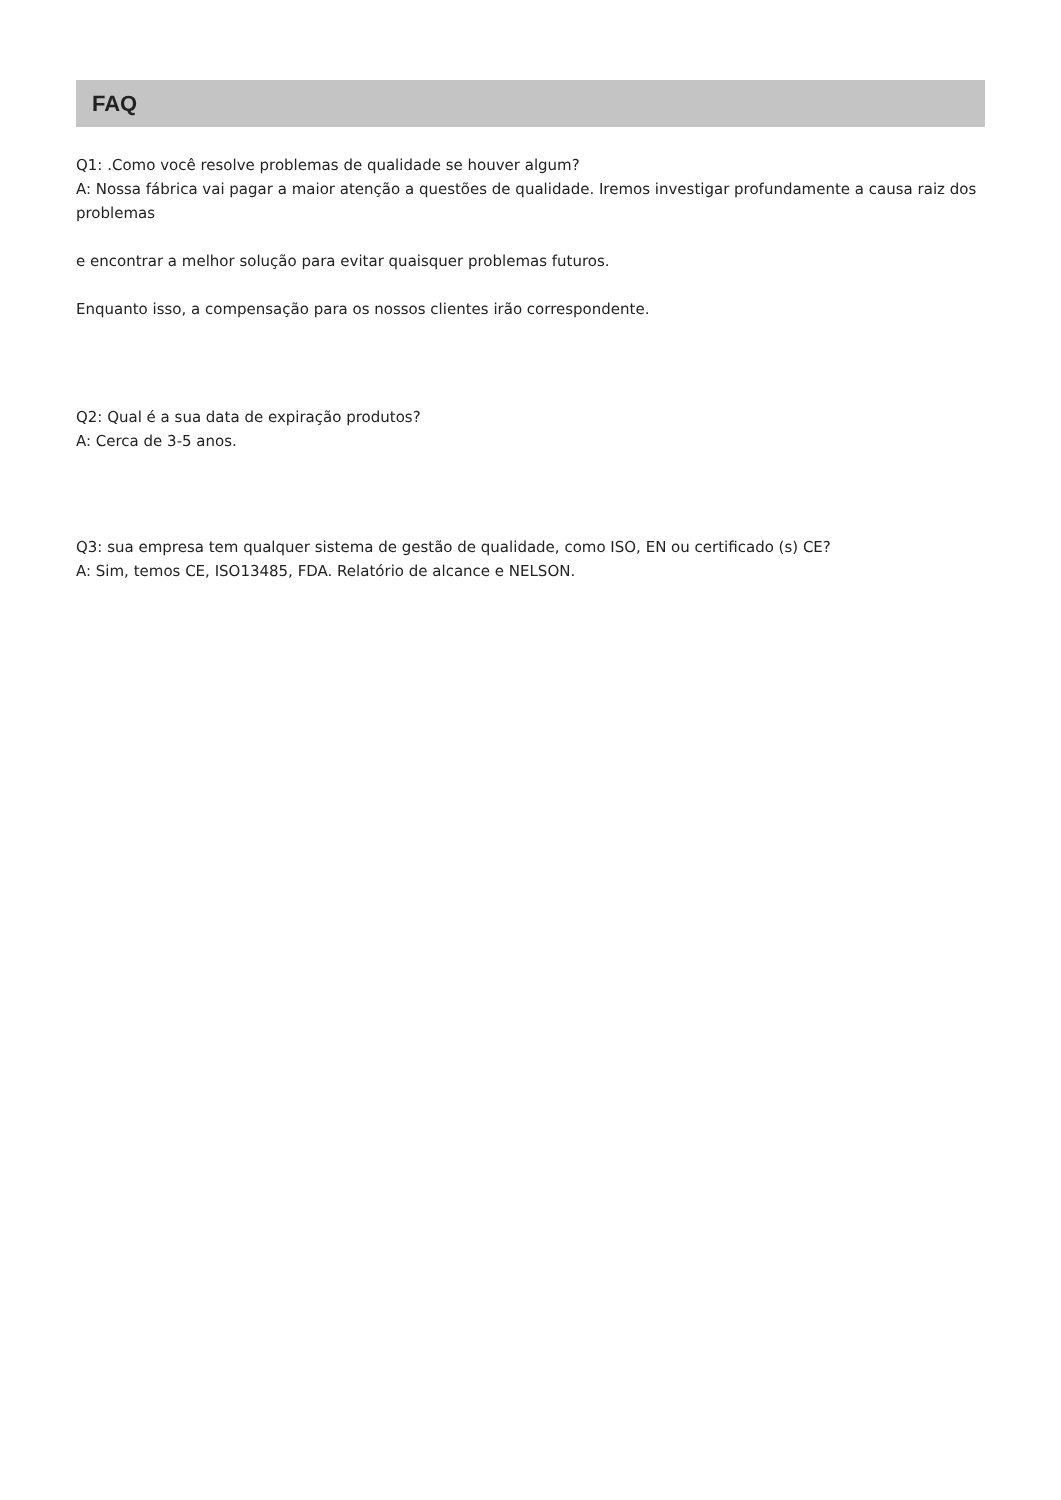FAQ
Q1: .Como você resolve problemas de qualidade se houver algum?
A: Nossa fábrica vai pagar a maior atenção a questões de qualidade. Iremos investigar profundamente a causa raiz dos problemas
e encontrar a melhor solução para evitar quaisquer problemas futuros.
Enquanto isso, a compensação para os nossos clientes irão correspondente.
Q2: Qual é a sua data de expiração produtos?
A: Cerca de 3-5 anos.
Q3: sua empresa tem qualquer sistema de gestão de qualidade, como ISO, EN ou certificado (s) CE?
A: Sim, temos CE, ISO13485, FDA. Relatório de alcance e NELSON.